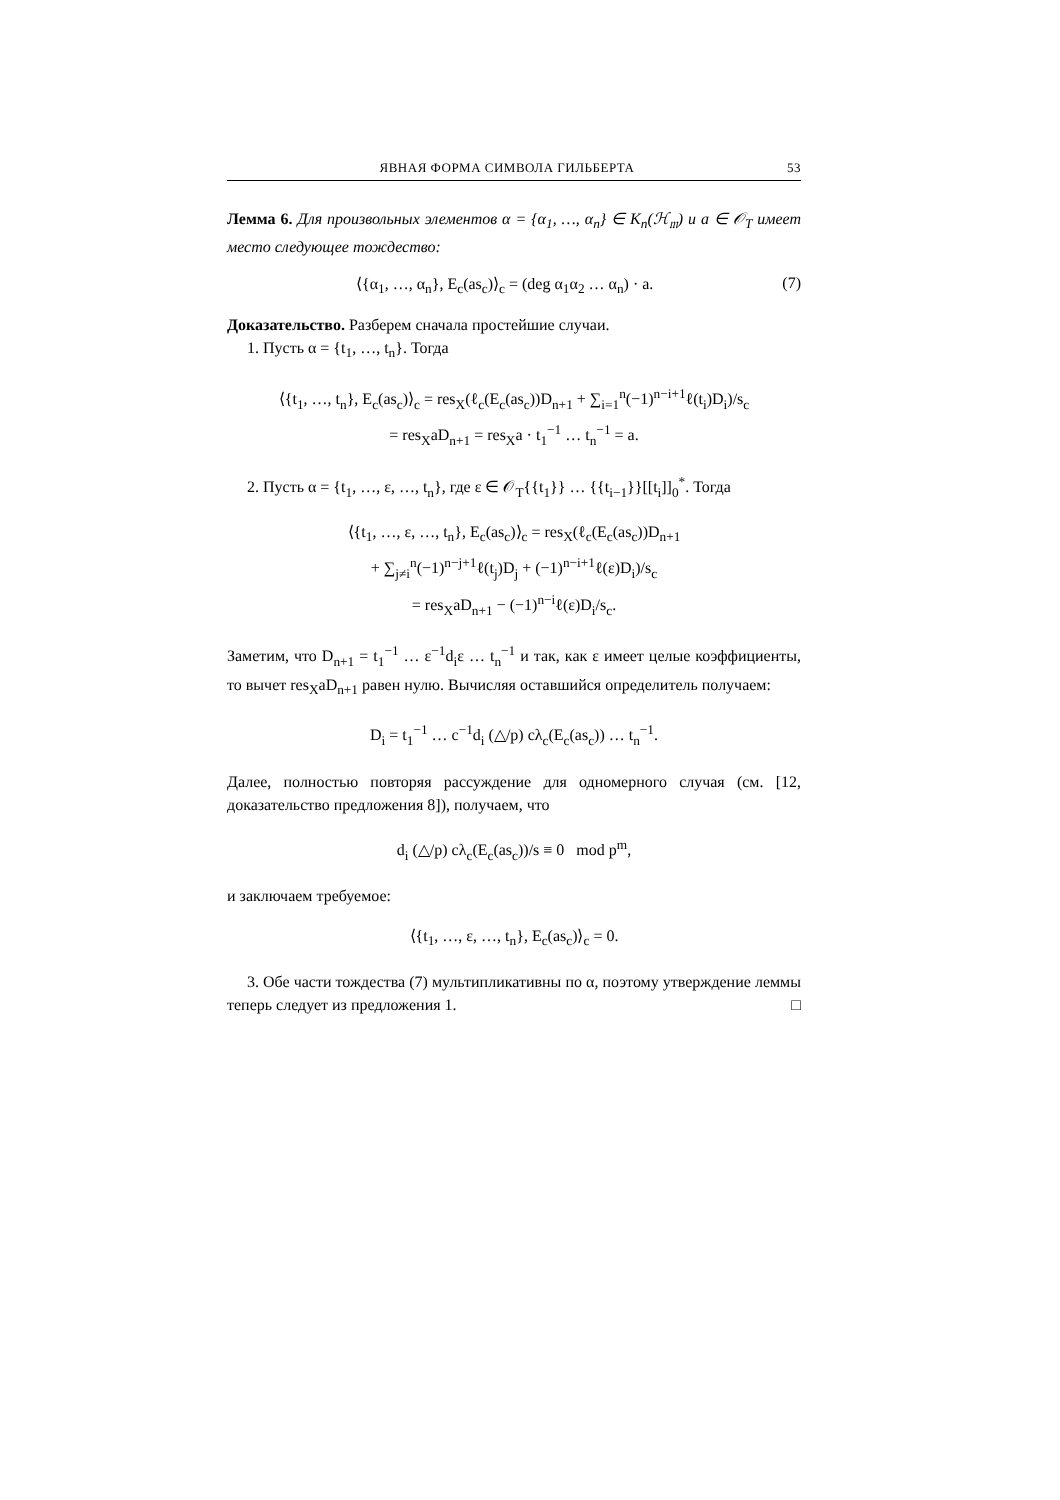ЯВНАЯ ФОРМА СИМВОЛА ГИЛЬБЕРТА 53
Лемма 6. Для произвольных элементов α = {α<sub>1</sub>, …, α<sub>n</sub>} ∈ K<sub>n</sub>(ℋ<sub>𝔪</sub>) и a ∈ 𝒪<sub>T</sub> имеет место следующее тождество:
⟨{α<sub>1</sub>, …, α<sub>n</sub>}, E<sub>c</sub>(as<sub>c</sub>)⟩<sub>c</sub> = (deg α<sub>1</sub>α<sub>2</sub> … α<sub>n</sub>) · a. (7)
Доказательство. Разберем сначала простейшие случаи.
1. Пусть α = {t<sub>1</sub>, …, t<sub>n</sub>}. Тогда
⟨{t<sub>1</sub>, …, t<sub>n</sub>}, E<sub>c</sub>(as<sub>c</sub>)⟩<sub>c</sub> = res<sub>X</sub>(ℓ<sub>c</sub>(E<sub>c</sub>(as<sub>c</sub>))D<sub>n+1</sub> + ∑<sub>i=1</sub><sup>n</sup>(−1)<sup>n−i+1</sup>ℓ(t<sub>i</sub>)D<sub>i</sub>)/s<sub>c</sub>
= res<sub>X</sub>aD<sub>n+1</sub> = res<sub>X</sub>a · t<sub>1</sub><sup>−1</sup> … t<sub>n</sub><sup>−1</sup> = a.
2. Пусть α = {t<sub>1</sub>, …, ε, …, t<sub>n</sub>}, где ε ∈ 𝒪<sub>T</sub>{{t<sub>1</sub>}} … {{t<sub>i−1</sub>}}[[t<sub>i</sub>]]<sub>0</sub><sup>*</sup>. Тогда
⟨{t<sub>1</sub>, …, ε, …, t<sub>n</sub>}, E<sub>c</sub>(as<sub>c</sub>)⟩<sub>c</sub> = res<sub>X</sub>(ℓ<sub>c</sub>(E<sub>c</sub>(as<sub>c</sub>))D<sub>n+1</sub>
+ ∑<sub>j≠i</sub><sup>n</sup>(−1)<sup>n−j+1</sup>ℓ(t<sub>j</sub>)D<sub>j</sub> + (−1)<sup>n−i+1</sup>ℓ(ε)D<sub>i</sub>)/s<sub>c</sub>
= res<sub>X</sub>aD<sub>n+1</sub> − (−1)<sup>n−i</sup>ℓ(ε)D<sub>i</sub>/s<sub>c</sub>.
Заметим, что D<sub>n+1</sub> = t<sub>1</sub><sup>−1</sup> … ε<sup>−1</sup>d<sub>i</sub>ε … t<sub>n</sub><sup>−1</sup> и так, как ε имеет целые коэффициенты, то вычет res<sub>X</sub>aD<sub>n+1</sub> равен нулю. Вычисляя оставшийся определитель получаем:
D<sub>i</sub> = t<sub>1</sub><sup>−1</sup> … c<sup>−1</sup>d<sub>i</sub> (△/p) cλ<sub>c</sub>(E<sub>c</sub>(as<sub>c</sub>)) … t<sub>n</sub><sup>−1</sup>.
Далее, полностью повторяя рассуждение для одномерного случая (см. [12, доказательство предложения 8]), получаем, что
d<sub>i</sub> (△/p) cλ<sub>c</sub>(E<sub>c</sub>(as<sub>c</sub>))/s ≡ 0 mod p<sup>m</sup>,
и заключаем требуемое:
⟨{t<sub>1</sub>, …, ε, …, t<sub>n</sub>}, E<sub>c</sub>(as<sub>c</sub>)⟩<sub>c</sub> = 0.
3. Обе части тождества (7) мультипликативны по α, поэтому утверждение леммы теперь следует из предложения 1. □